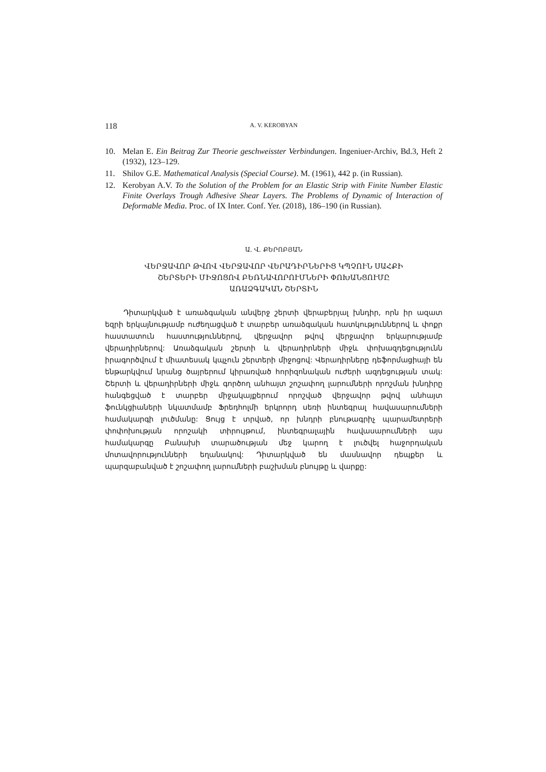118 A. V. KEROBYAN
10. Melan E. Ein Beitrag Zur Theorie geschweisster Verbindungen. Ingeniuer-Archiv, Bd.3, Heft 2 (1932), 123–129.
11. Shilov G.E. Mathematical Analysis (Special Course). M. (1961), 442 p. (in Russian).
12. Kerobyan A.V. To the Solution of the Problem for an Elastic Strip with Finite Number Elastic Finite Overlays Trough Adhesive Shear Layers. The Problems of Dynamic of Interaction of Deformable Media. Proc. of IX Inter. Conf. Yer. (2018), 186–190 (in Russian).
Ա. Վ. ՔԵՐՈԲՅԱՆ
ՎԵՐՋԱՎՈՐ ԹՎՈՎ ՎԵՐՋԱՎՈՐ ՎԵՐԱԴԻՐՆԵՐԻՑ ԿՊՉՈՒՆ ՍԱՀՔԻ
ՇԵՐՏԵՐԻ ՄԻՋՈՑՈՎ ԲԵՌՆԱՎՈՐՈՒՄՆԵՐԻ ՓՈԽԱՆՑՈՒՄԸ
ԱՌԱՁԳԱԿԱՆ ՇԵՐՏԻՆ
Դիտարկված է առաձգական անվերջ շերտի վերաբերյալ խնդիր, որն իր ազատ եզրի երկայնությամբ ուժեղացված է տարբեր առաձգական հատկություններով և փոքր հաստատուն հաստություններով, վերջավոր թվով վերջավոր երկարությամբ վերադիրներով: Առաձգական շերտի և վերադիրների միջև փոխազդեցությունն իրագործվում է միատեսակ կպչուն շերտերի միջոցով: Վերադիրները դեֆորմացիայի են ենթարկվում նրանց ծայրերում կիրառված հորիզոնական ուժերի ազդեցության տակ: Շերտի և վերադիրների միջև գործող անհայտ շոշափող լարումների որոշման խնդիրը հանգեցված է տարբեր միջակայքերում որոշված վերջավոր թվով անհայտ ֆունկցիաների նկատմամբ Ֆրեդհոլմի երկրորդ սեռի ինտեգրալ հավասարումների համակարգի լուծմանը: Ցույց է տրված, որ խնդրի բնութագրիչ պարամետրերի փոփոխության որոշակի տիրույթում, ինտեգրալային հավասարումների այս համակարգը Բանախի տարածության մեջ կարող է լուծվել հաջորդական մոտավորությունների եղանակով: Դիտարկված են մասնավոր դեպքեր և պարզաբանված է շոշափող լարումների բաշխման բնույթը և վարքը: